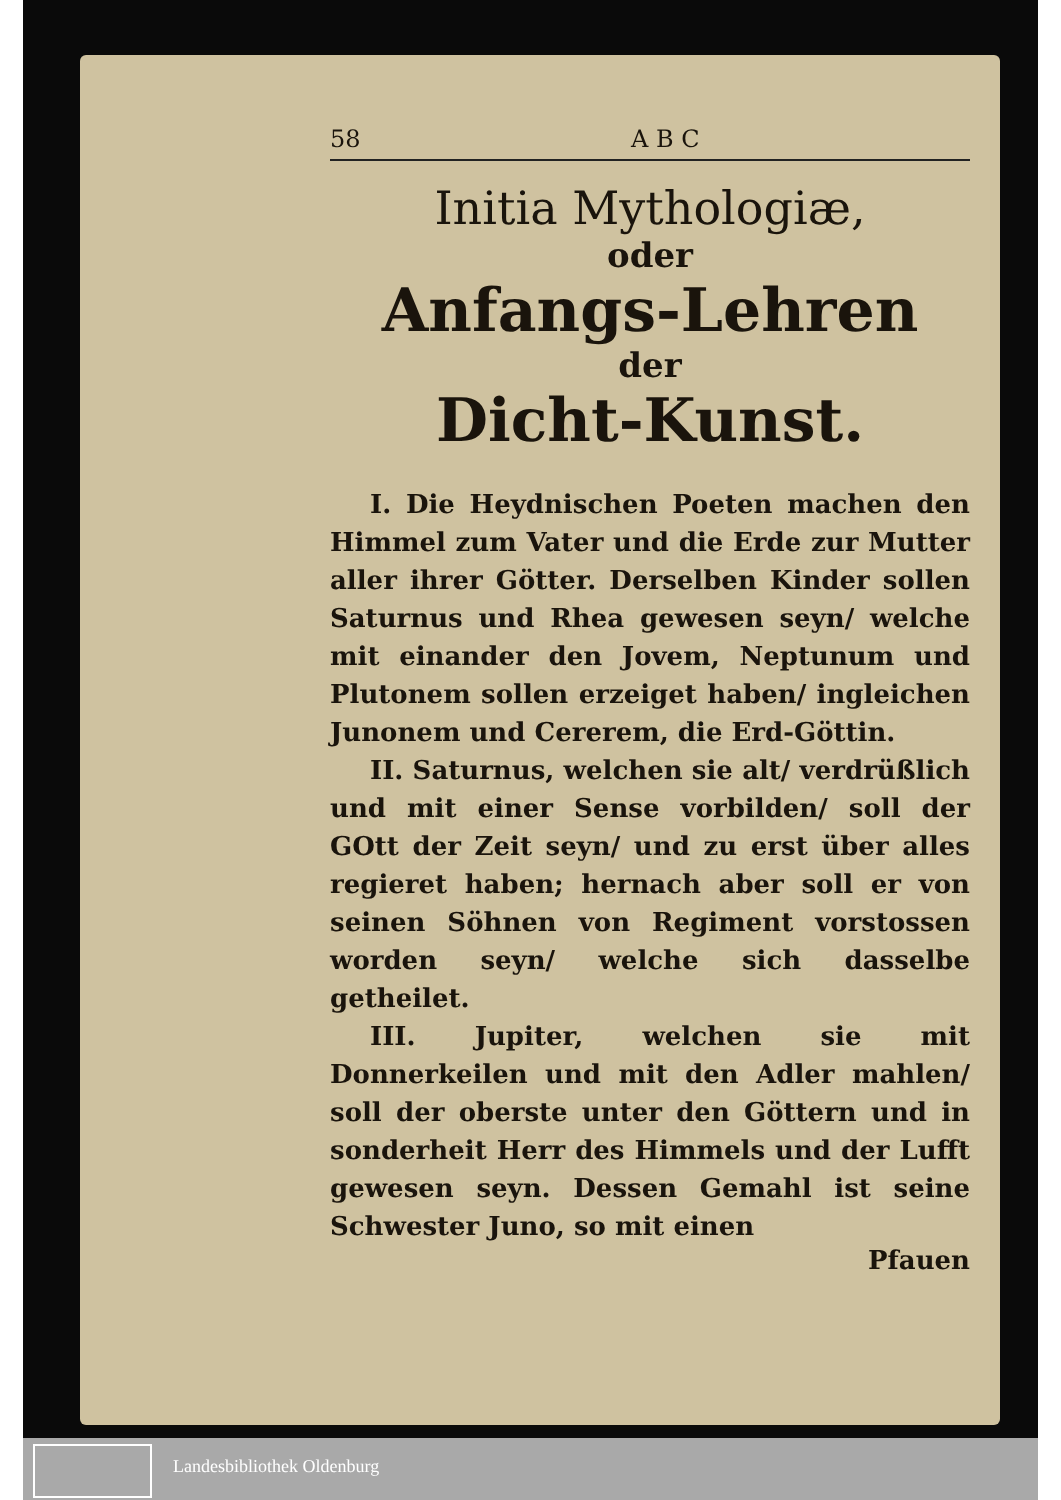58 A B C
Initia Mythologiæ,
oder
Anfangs-Lehren
der
Dicht-Kunst.
I. Die Heydnischen Poeten machen den Himmel zum Vater und die Erde zur Mutter aller ihrer Götter. Derselben Kinder sollen Saturnus und Rhea gewesen seyn/ welche mit einander den Jovem, Neptunum und Plutonem sollen erzeiget haben/ ingleichen Junonem und Cererem, die Erd-Göttin.
II. Saturnus, welchen sie alt/ verdrüßlich und mit einer Sense vorbilden/ soll der GOtt der Zeit seyn/ und zu erst über alles regieret haben; hernach aber soll er von seinen Söhnen von Regiment vorstossen worden seyn/ welche sich dasselbe getheilet.
III. Jupiter, welchen sie mit Donnerkeilen und mit den Adler mahlen/ soll der oberste unter den Göttern und in sonderheit Herr des Himmels und der Lufft gewesen seyn. Dessen Gemahl ist seine Schwester Juno, so mit einen
Pfauen
Landesbibliothek Oldenburg